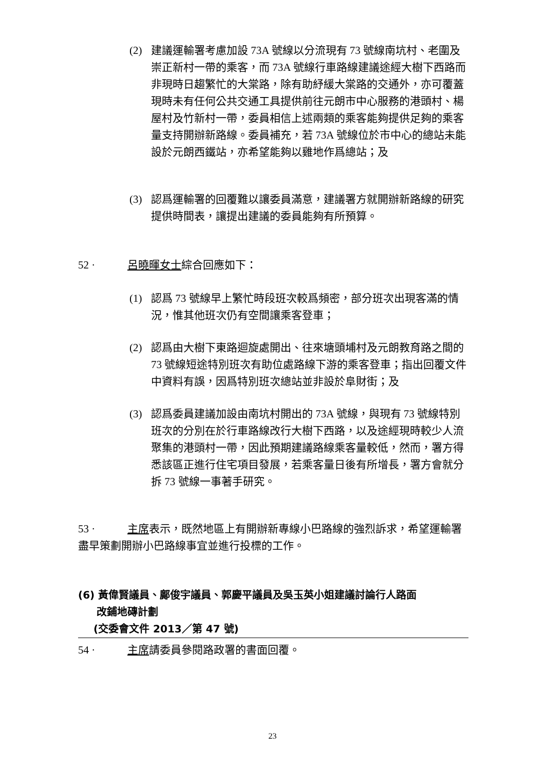(2) 建議運輸署考慮加設 73A 號線以分流現有 73 號線南坑村、老圍及崇正新村一帶的乘客，而 73A 號線行車路線建議途經大樹下西路而非現時日趨繁忙的大棠路，除有助紓緩大棠路的交通外，亦可覆蓋現時未有任何公共交通工具提供前往元朗市中心服務的港頭村、楊屋村及竹新村一帶，委員相信上述兩類的乘客能夠提供足夠的乘客量支持開辦新路線。委員補充，若 73A 號線位於市中心的總站未能設於元朗西鐵站，亦希望能夠以雞地作爲總站；及
(3) 認爲運輸署的回覆難以讓委員滿意，建議署方就開辦新路線的研究提供時間表，讓提出建議的委員能夠有所預算。
52 · 呂曉暉女士綜合回應如下：
(1) 認爲 73 號線早上繁忙時段班次較爲頻密，部分班次出現客滿的情況，惟其他班次仍有空間讓乘客登車；
(2) 認爲由大樹下東路迴旋處開出、往來塘頭埔村及元朗教育路之間的 73 號線短途特別班次有助位處路線下游的乘客登車；指出回覆文件中資料有誤，因爲特別班次總站並非設於阜財街；及
(3) 認爲委員建議加設由南坑村開出的 73A 號線，與現有 73 號線特別班次的分別在於行車路線改行大樹下西路，以及途經現時較少人流聚集的港頭村一帶，因此預期建議路線乘客量較低，然而，署方得悉該區正進行住宅項目發展，若乘客量日後有所增長，署方會就分拆 73 號線一事著手研究。
53 · 主席表示，既然地區上有開辦新專線小巴路線的強烈訴求，希望運輸署盡早策劃開辦小巴路線事宜並進行投標的工作。
(6) 黃偉賢議員、鄺俊宇議員、郭慶平議員及吳玉英小姐建議討論行人路面
改鋪地磚計劃
(交委會文件 2013／第 47 號)
54 · 主席請委員參閱路政署的書面回覆。
23